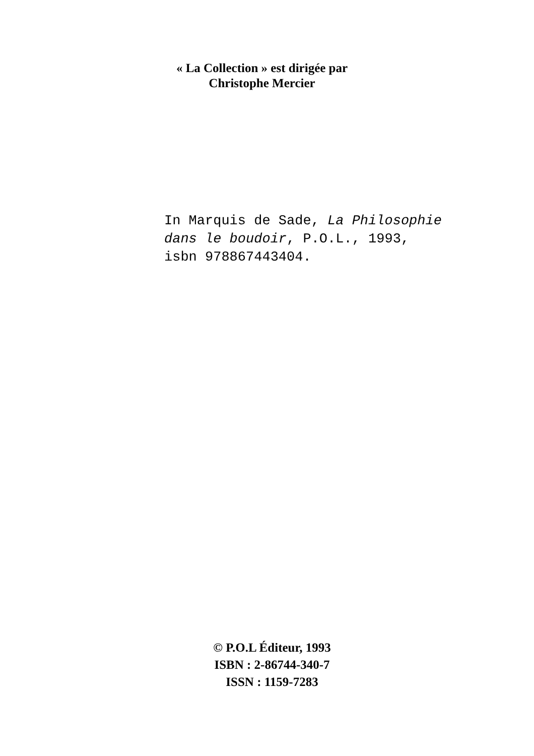« La Collection » est dirigée par
Christophe Mercier
In Marquis de Sade, La Philosophie
dans le boudoir, P.O.L., 1993,
isbn 978867443404.
© P.O.L Éditeur, 1993
ISBN : 2-86744-340-7
ISSN : 1159-7283